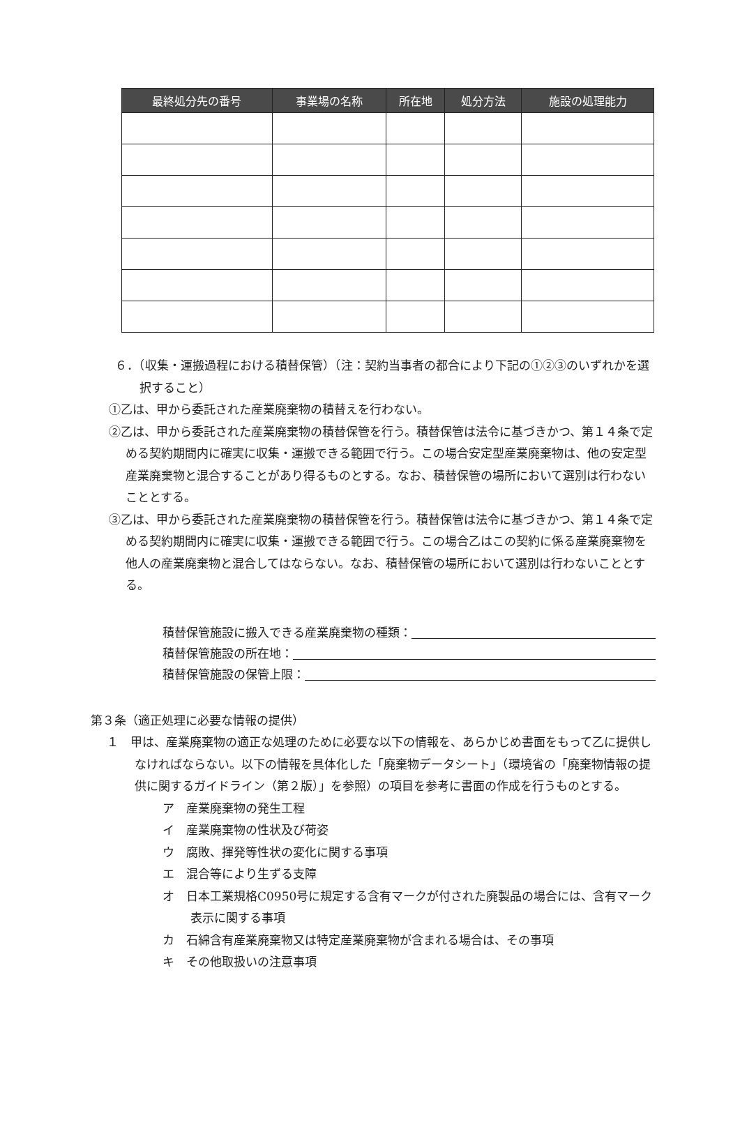| 最終処分先の番号 | 事業場の名称 | 所在地 | 処分方法 | 施設の処理能力 |
| --- | --- | --- | --- | --- |
６．（収集・運搬過程における積替保管）（注：契約当事者の都合により下記の①②③のいずれかを選択すること）
①乙は、甲から委託された産業廃棄物の積替えを行わない。
②乙は、甲から委託された産業廃棄物の積替保管を行う。積替保管は法令に基づきかつ、第１４条で定める契約期間内に確実に収集・運搬できる範囲で行う。この場合安定型産業廃棄物は、他の安定型産業廃棄物と混合することがあり得るものとする。なお、積替保管の場所において選別は行わないこととする。
③乙は、甲から委託された産業廃棄物の積替保管を行う。積替保管は法令に基づきかつ、第１４条で定める契約期間内に確実に収集・運搬できる範囲で行う。この場合乙はこの契約に係る産業廃棄物を他人の産業廃棄物と混合してはならない。なお、積替保管の場所において選別は行わないこととする。
積替保管施設に搬入できる産業廃棄物の種類：
積替保管施設の所在地：
積替保管施設の保管上限：
第３条（適正処理に必要な情報の提供）
１　甲は、産業廃棄物の適正な処理のために必要な以下の情報を、あらかじめ書面をもって乙に提供しなければならない。以下の情報を具体化した「廃棄物データシート」（環境省の「廃棄物情報の提供に関するガイドライン（第２版）」を参照）の項目を参考に書面の作成を行うものとする。
ア　産業廃棄物の発生工程
イ　産業廃棄物の性状及び荷姿
ウ　腐敗、揮発等性状の変化に関する事項
エ　混合等により生ずる支障
オ　日本工業規格C0950号に規定する含有マークが付された廃製品の場合には、含有マーク表示に関する事項
カ　石綿含有産業廃棄物又は特定産業廃棄物が含まれる場合は、その事項
キ　その他取扱いの注意事項